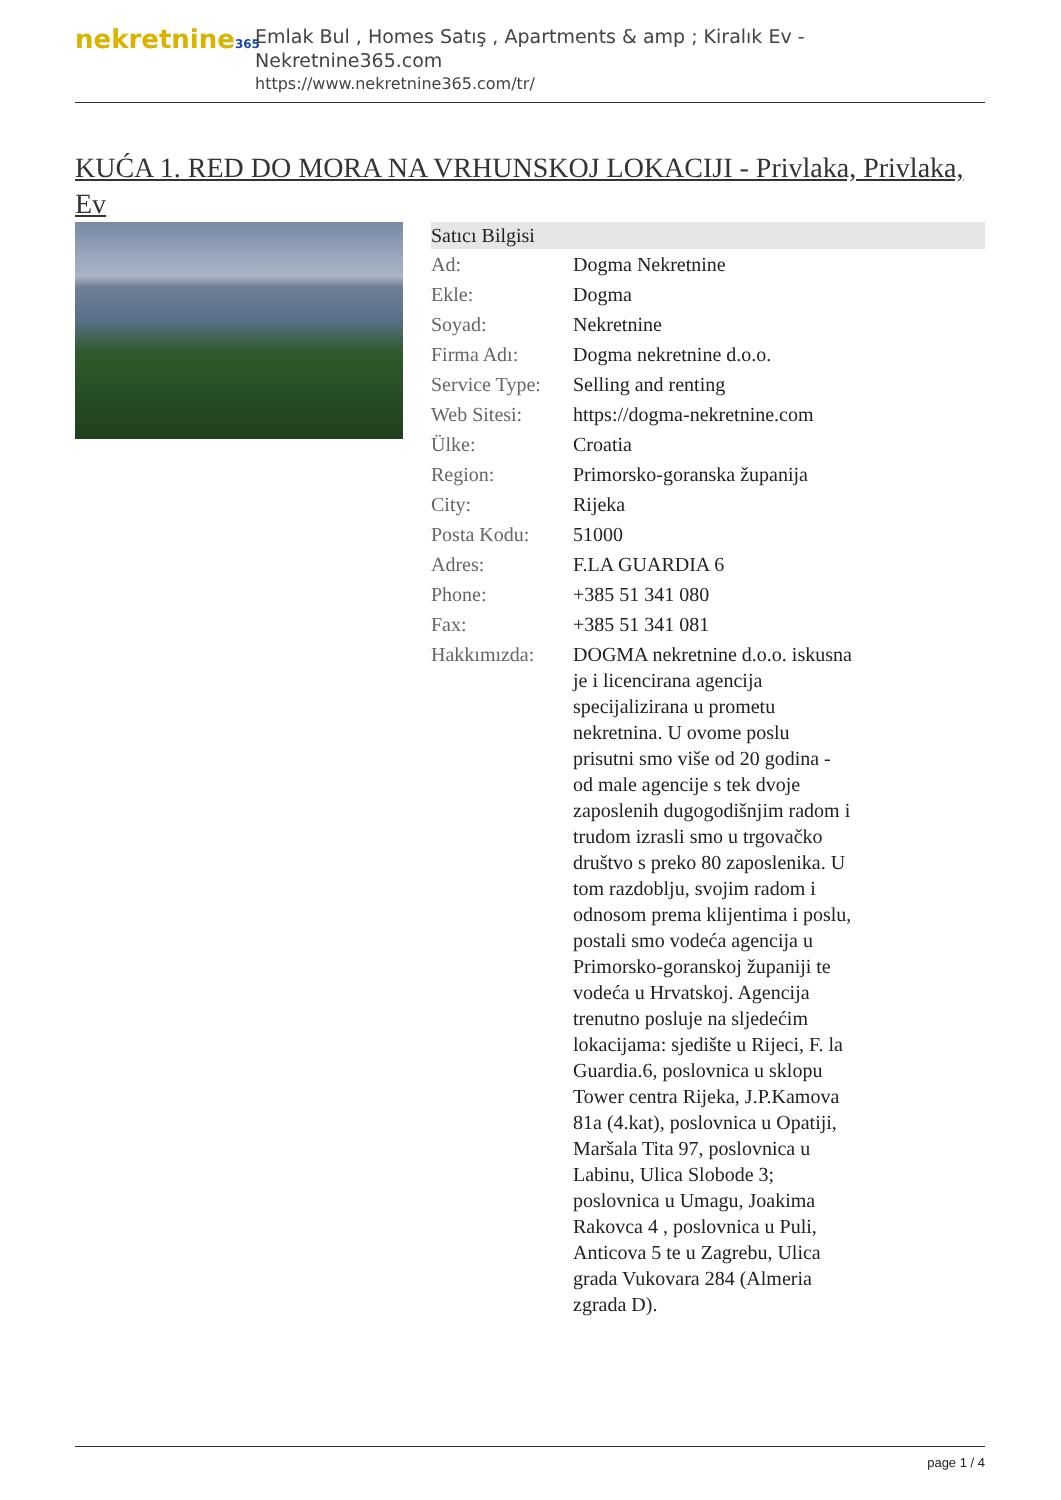nekretnine365
Emlak Bul , Homes Satış , Apartments & amp ; Kiralık Ev - Nekretnine365.com
https://www.nekretnine365.com/tr/
KUĆA 1. RED DO MORA NA VRHUNSKOJ LOKACIJI - Privlaka, Privlaka, Ev
| Satıcı Bilgisi | |
| --- | --- |
| Ad: | Dogma Nekretnine |
| Ekle: | Dogma |
| Soyad: | Nekretnine |
| Firma Adı: | Dogma nekretnine d.o.o. |
| Service Type: | Selling and renting |
| Web Sitesi: | https://dogma-nekretnine.com |
| Ülke: | Croatia |
| Region: | Primorsko-goranska županija |
| City: | Rijeka |
| Posta Kodu: | 51000 |
| Adres: | F.LA GUARDIA 6 |
| Phone: | +385 51 341 080 |
| Fax: | +385 51 341 081 |
| Hakkımızda: | DOGMA nekretnine d.o.o. iskusna je i licencirana agencija specijalizirana u prometu nekretnina. U ovome poslu prisutni smo više od 20 godina - od male agencije s tek dvoje zaposlenih dugogodišnjim radom i trudom izrasli smo u trgovačko društvo s preko 80 zaposlenika. U tom razdoblju, svojim radom i odnosom prema klijentima i poslu, postali smo vodeća agencija u Primorsko-goranskoj županiji te vodeća u Hrvatskoj. Agencija trenutno posluje na sljedećim lokacijama: sjedište u Rijeci, F. la Guardia.6, poslovnica u sklopu Tower centra Rijeka, J.P.Kamova 81a (4.kat), poslovnica u Opatiji, Maršala Tita 97, poslovnica u Labinu, Ulica Slobode 3; poslovnica u Umagu, Joakima Rakovca 4 , poslovnica u Puli, Anticova 5 te u Zagrebu, Ulica grada Vukovara 284 (Almeria zgrada D). |
page 1 / 4